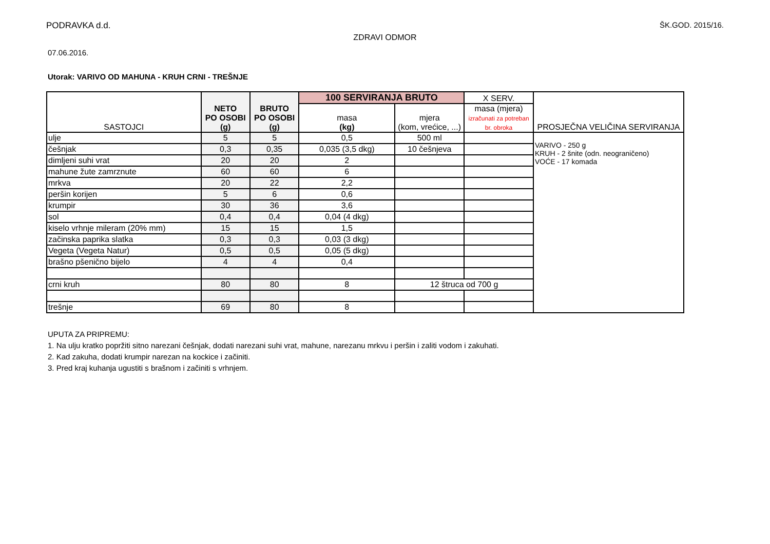PODRAVKA d.d. ŠK.GOD. 2015/16.
ZDRAVI ODMOR
07.06.2016.
Utorak: VARIVO OD MAHUNA - KRUH CRNI - TREŠNJE
| SASTOJCI | NETO PO OSOBI (g) | BRUTO PO OSOBI (g) | 100 SERVIRANJA BRUTO | | X SERV. | PROSJEČNA VELIČINA SERVIRANJA |
| --- | --- | --- | --- | --- | --- | --- |
| | | | masa (kg) | mjera (kom, vrećice, ...) | masa (mjera) izračunati za potreban br. obroka | |
| ulje | 5 | 5 | 0,5 | 500 ml | | VARIVO - 250 g KRUH - 2 šnite (odn. neograničeno) VOĆE - 17 komada |
| češnjak | 0,3 | 0,35 | 0,035 (3,5 dkg) | 10 češnjeva | | |
| dimljeni suhi vrat | 20 | 20 | 2 | | | |
| mahune žute zamrznute | 60 | 60 | 6 | | | |
| mrkva | 20 | 22 | 2,2 | | | |
| peršin korijen | 5 | 6 | 0,6 | | | |
| krumpir | 30 | 36 | 3,6 | | | |
| sol | 0,4 | 0,4 | 0,04 (4 dkg) | | | |
| kiselo vrhnje mileram (20% mm) | 15 | 15 | 1,5 | | | |
| začinska paprika slatka | 0,3 | 0,3 | 0,03 (3 dkg) | | | |
| Vegeta (Vegeta Natur) | 0,5 | 0,5 | 0,05 (5 dkg) | | | |
| brašno pšenično bijelo | 4 | 4 | 0,4 | | | |
| crni kruh | 80 | 80 | 8 | 12 štruca od 700 g | | |
| trešnje | 69 | 80 | 8 | | | |
UPUTA ZA PRIPREMU:
1. Na ulju kratko popržiti sitno narezani češnjak, dodati narezani suhi vrat, mahune, narezanu mrkvu i peršin i zaliti vodom i zakuhati.
2. Kad zakuha, dodati krumpir narezan na kockice i začiniti.
3. Pred kraj kuhanja ugustiti s brašnom i začiniti s vrhnjem.